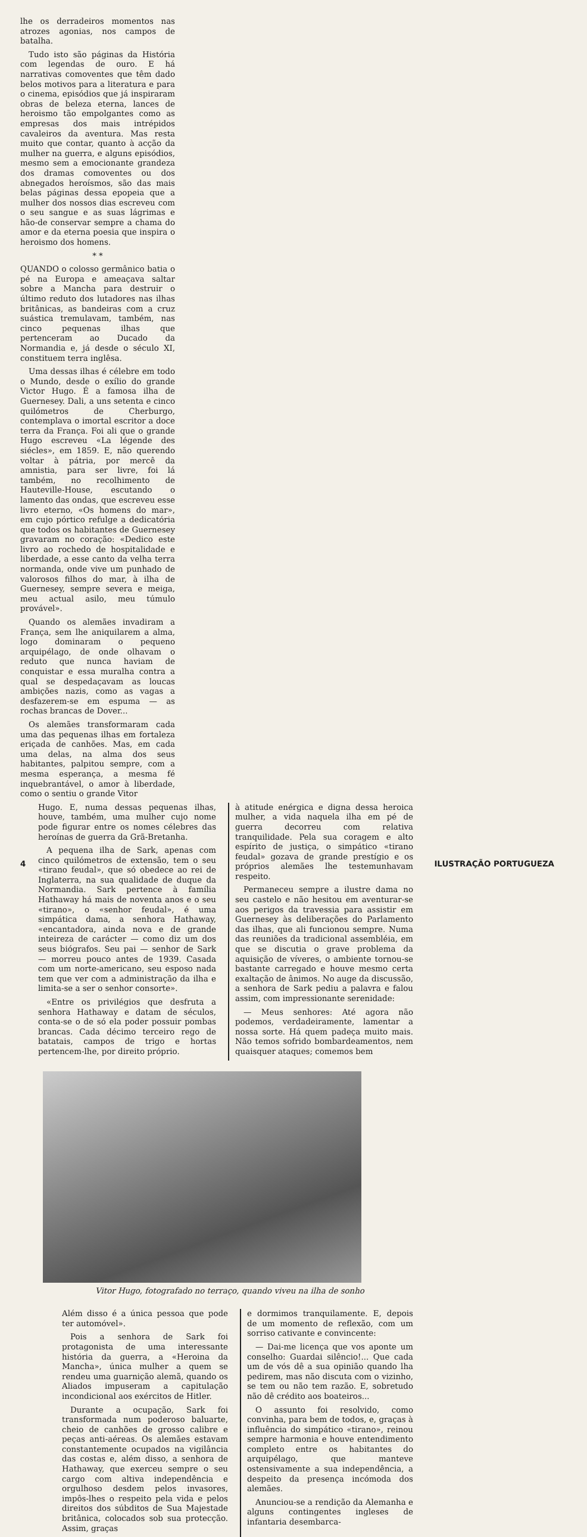lhe os derradeiros momentos nas atrozes agonias, nos campos de batalha.
Tudo isto são páginas da História com legendas de ouro. E há narrativas comoventes que têm dado belos motivos para a literatura e para o cinema, episódios que já inspiraram obras de beleza eterna, lances de heroismo tão empolgantes como as empresas dos mais intrépidos cavaleiros da aventura. Mas resta muito que contar, quanto à acção da mulher na guerra, e alguns episódios, mesmo sem a emocionante grandeza dos dramas comoventes ou dos abnegados heroísmos, são das mais belas páginas dessa epopeia que a mulher dos nossos dias escreveu com o seu sangue e as suas lágrimas e hão-de conservar sempre a chama do amor e da eterna poesia que inspira o heroismo dos homens.
* *
QUANDO o colosso germânico batia o pé na Europa e ameaçava saltar sobre a Mancha para destruir o último reduto dos lutadores nas ilhas britânicas, as bandeiras com a cruz suástica tremulavam, também, nas cinco pequenas ilhas que pertenceram ao Ducado da Normandia e, já desde o século XI, constituem terra inglêsa.
Uma dessas ilhas é célebre em todo o Mundo, desde o exílio do grande Victor Hugo. É a famosa ilha de Guernesey. Dali, a uns setenta e cinco quilómetros de Cherburgo, contemplava o imortal escritor a doce terra da França. Foi ali que o grande Hugo escreveu «La légende des siécles», em 1859. E, não querendo voltar à pátria, por mercê da amnistia, para ser livre, foi lá também, no recolhimento de Hauteville-House, escutando o lamento das ondas, que escreveu esse livro eterno, «Os homens do mar», em cujo pórtico refulge a dedicatória que todos os habitantes de Guernesey gravaram no coração: «Dedico este livro ao rochedo de hospitalidade e liberdade, a esse canto da velha terra normanda, onde vive um punhado de valorosos filhos do mar, à ilha de Guernesey, sempre severa e meiga, meu actual asilo, meu túmulo provável».
Quando os alemães invadiram a França, sem lhe aniquilarem a alma, logo dominaram o pequeno arquipélago, de onde olhavam o reduto que nunca haviam de conquistar e essa muralha contra a qual se despedaçavam as loucas ambições nazis, como as vagas a desfazerem-se em espuma — as rochas brancas de Dover...
Os alemães transformaram cada uma das pequenas ilhas em fortaleza eriçada de canhões. Mas, em cada uma delas, na alma dos seus habitantes, palpitou sempre, com a mesma esperança, a mesma fé inquebrantável, o amor à liberdade, como o sentiu o grande Vitor
Hugo. E, numa dessas pequenas ilhas, houve, também, uma mulher cujo nome pode figurar entre os nomes célebres das heroínas de guerra da Grã-Bretanha.
A pequena ilha de Sark, apenas com cinco quilómetros de extensão, tem o seu «tirano feudal», que só obedece ao rei de Inglaterra, na sua qualidade de duque da Normandia. Sark pertence à família Hathaway há mais de noventa anos e o seu «tirano», o «senhor feudal», é uma simpática dama, a senhora Hathaway, «encantadora, ainda nova e de grande inteireza de carácter — como diz um dos seus biógrafos. Seu pai — senhor de Sark — morreu pouco antes de 1939. Casada com um norte-americano, seu esposo nada tem que ver com a administração da ilha e limita-se a ser o senhor consorte».
«Entre os privilégios que desfruta a senhora Hathaway e datam de séculos, conta-se o de só ela poder possuir pombas brancas. Cada décimo terceiro rego de batatais, campos de trigo e hortas pertencem-lhe, por direito próprio.
à atitude enérgica e digna dessa heroica mulher, a vida naquela ilha em pé de guerra decorreu com relativa tranquilidade. Pela sua coragem e alto espírito de justiça, o simpático «tirano feudal» gozava de grande prestígio e os próprios alemães lhe testemunhavam respeito.
Permaneceu sempre a ilustre dama no seu castelo e não hesitou em aventurar-se aos perigos da travessia para assistir em Guernesey às deliberações do Parlamento das ilhas, que ali funcionou sempre. Numa das reuniões da tradicional assembléia, em que se discutia o grave problema da aquisição de víveres, o ambiente tornou-se bastante carregado e houve mesmo certa exaltação de ânimos. No auge da discussão, a senhora de Sark pediu a palavra e falou assim, com impressionante serenidade:
— Meus senhores: Até agora não podemos, verdadeiramente, lamentar a nossa sorte. Há quem padeça muito mais. Não temos sofrido bombardeamentos, nem quaisquer ataques; comemos bem
Vitor Hugo, fotografado no terraço, quando viveu na ilha de sonho
Além disso é a única pessoa que pode ter automóvel».
Pois a senhora de Sark foi protagonista de uma interessante história da guerra, a «Heroina da Mancha», única mulher a quem se rendeu uma guarnição alemã, quando os Aliados impuseram a capitulação incondicional aos exércitos de Hitler.
Durante a ocupação, Sark foi transformada num poderoso baluarte, cheio de canhões de grosso calibre e peças anti-aéreas. Os alemães estavam constantemente ocupados na vigilância das costas e, além disso, a senhora de Hathaway, que exerceu sempre o seu cargo com altiva independência e orgulhoso desdem pelos invasores, impôs-lhes o respeito pela vida e pelos direitos dos súbditos de Sua Majestade britânica, colocados sob sua protecção. Assim, graças
e dormimos tranquilamente. E, depois de um momento de reflexão, com um sorriso cativante e convincente:
— Dai-me licença que vos aponte um conselho: Guardai silêncio!... Que cada um de vós dê a sua opinião quando lha pedirem, mas não discuta com o vizinho, se tem ou não tem razão. E, sobretudo não dê crédito aos boateiros...
O assunto foi resolvido, como convinha, para bem de todos, e, graças à influência do simpático «tirano», reinou sempre harmonia e houve entendimento completo entre os habitantes do arquipélago, que manteve ostensivamente a sua independência, a despeito da presença incómoda dos alemães.
Anunciou-se a rendição da Alemanha e alguns contingentes ingleses de infantaria desembarca-
4 ILUSTRAÇÃO PORTUGUEZA